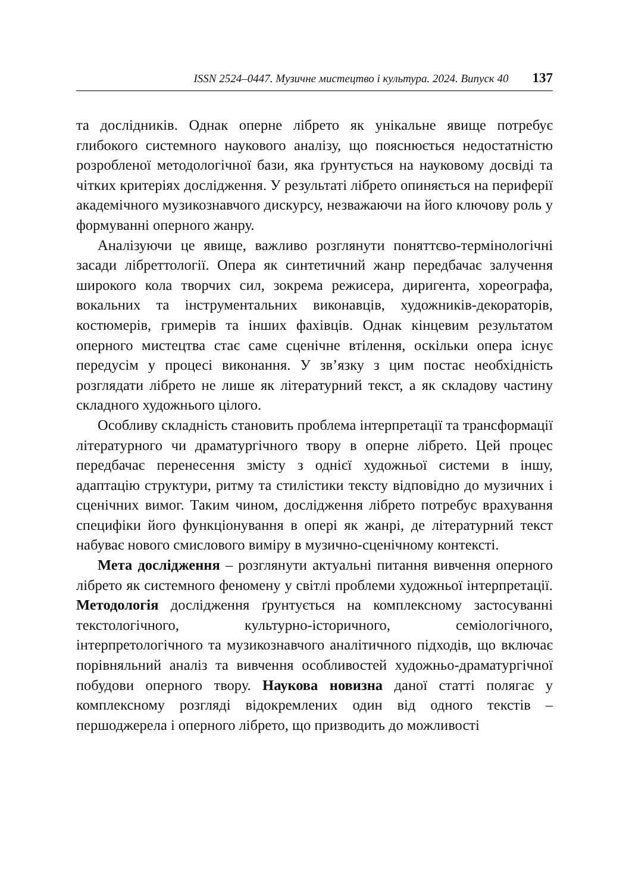ISSN 2524–0447. Музичне мистецтво і культура. 2024. Випуск 40 137
та дослідників. Однак оперне лібрето як унікальне явище потребує глибокого системного наукового аналізу, що пояснюється недостатністю розробленої методологічної бази, яка ґрунтується на науковому досвіді та чітких критеріях дослідження. У результаті лібрето опиняється на периферії академічного музикознавчого дискурсу, незважаючи на його ключову роль у формуванні оперного жанру.
Аналізуючи це явище, важливо розглянути поняттєво-термінологічні засади лібреттології. Опера як синтетичний жанр передбачає залучення широкого кола творчих сил, зокрема режисера, диригента, хореографа, вокальних та інструментальних виконавців, художників-декораторів, костюмерів, гримерів та інших фахівців. Однак кінцевим результатом оперного мистецтва стає саме сценічне втілення, оскільки опера існує передусім у процесі виконання. У зв’язку з цим постає необхідність розглядати лібрето не лише як літературний текст, а як складову частину складного художнього цілого.
Особливу складність становить проблема інтерпретації та трансформації літературного чи драматургічного твору в оперне лібрето. Цей процес передбачає перенесення змісту з однієї художньої системи в іншу, адаптацію структури, ритму та стилістики тексту відповідно до музичних і сценічних вимог. Таким чином, дослідження лібрето потребує врахування специфіки його функціонування в опері як жанрі, де літературний текст набуває нового смислового виміру в музично-сценічному контексті.
Мета дослідження – розглянути актуальні питання вивчення оперного лібрето як системного феномену у світлі проблеми художньої інтерпретації. Методологія дослідження ґрунтується на комплексному застосуванні текстологічного, культурно-історичного, семіологічного, інтерпретологічного та музикознавчого аналітичного підходів, що включає порівняльний аналіз та вивчення особливостей художньо-драматургічної побудови оперного твору. Наукова новизна даної статті полягає у комплексному розгляді відокремлених один від одного текстів – першоджерела і оперного лібрето, що призводить до можливості